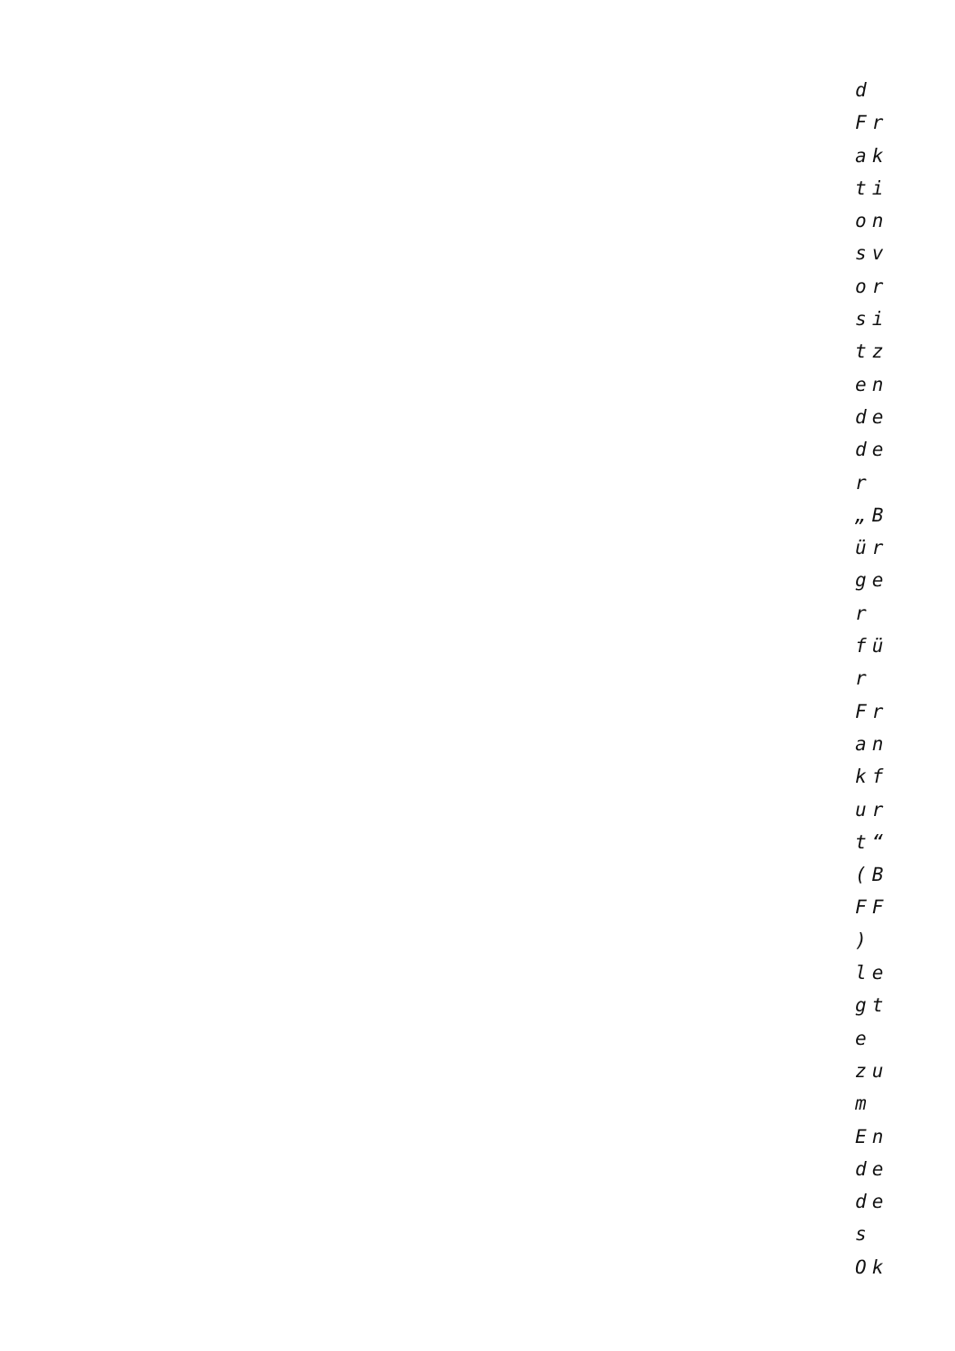d
Fr
ak
ti
on
sv
or
si
tz
en
de
de
r
„B
ür
ge
r
fü
r
Fr
an
kf
ur
t“
(B
FF
)
le
gt
e
zu
m
En
de
de
s
Ok